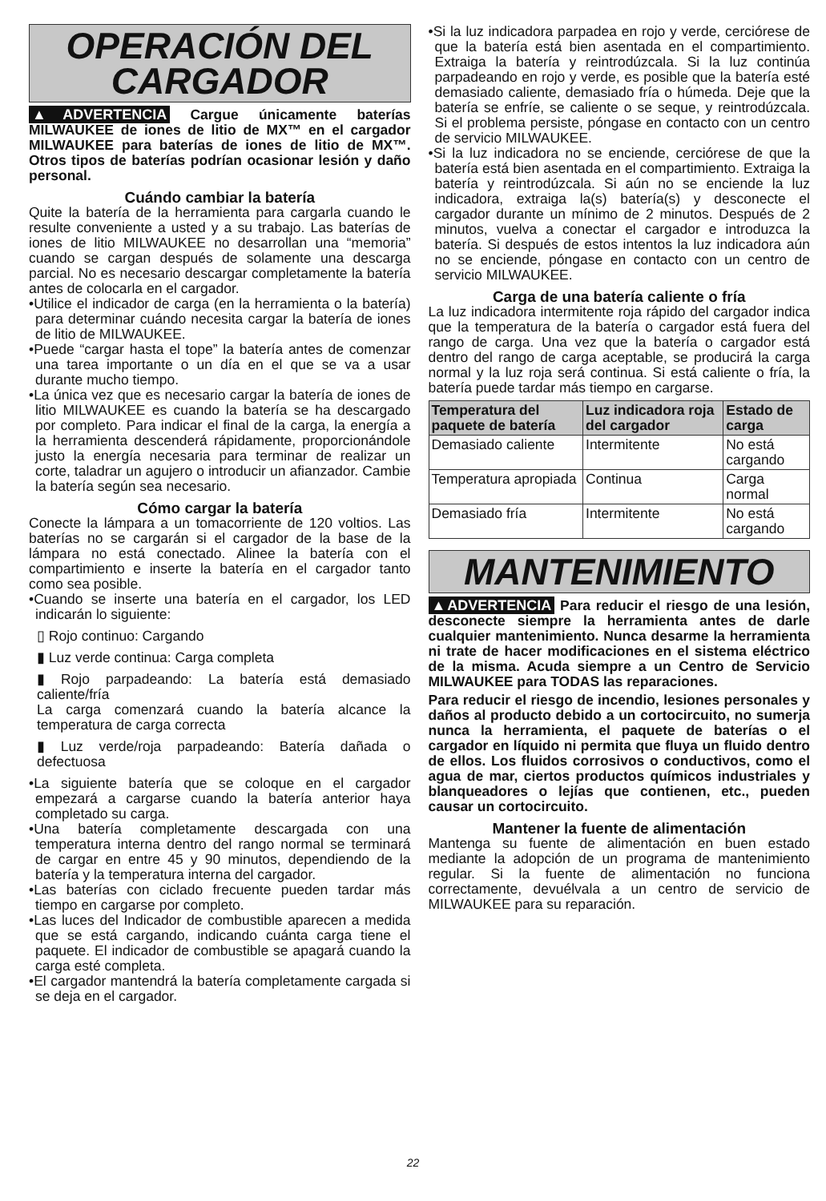OPERACIÓN DEL CARGADOR
▲ADVERTENCIA Cargue únicamente baterías MILWAUKEE de iones de litio de MX™ en el cargador MILWAUKEE para baterías de iones de litio de MX™. Otros tipos de baterías podrían ocasionar lesión y daño personal.
Cuándo cambiar la batería
Quite la batería de la herramienta para cargarla cuando le resulte conveniente a usted y a su trabajo. Las baterías de iones de litio MILWAUKEE no desarrollan una “memoria” cuando se cargan después de solamente una descarga parcial. No es necesario descargar completamente la batería antes de colocarla en el cargador.
•Utilice el indicador de carga (en la herramienta o la batería) para determinar cuándo necesita cargar la batería de iones de litio de MILWAUKEE.
•Puede “cargar hasta el tope” la batería antes de comenzar una tarea importante o un día en el que se va a usar durante mucho tiempo.
•La única vez que es necesario cargar la batería de iones de litio MILWAUKEE es cuando la batería se ha descargado por completo. Para indicar el final de la carga, la energía a la herramienta descenderá rápidamente, proporcionándole justo la energía necesaria para terminar de realizar un corte, taladrar un agujero o introducir un afianzador. Cambie la batería según sea necesario.
Cómo cargar la batería
Conecte la lámpara a un tomacorriente de 120 voltios. Las baterías no se cargarán si el cargador de la base de la lámpara no está conectado. Alinee la batería con el compartimiento e inserte la batería en el cargador tanto como sea posible.
•Cuando se inserte una batería en el cargador, los LED indicarán lo siguiente:
▯ Rojo continuo: Cargando
▮ Luz verde continua: Carga completa
▮ Rojo parpadeando: La batería está demasiado caliente/fría
La carga comenzará cuando la batería alcance la temperatura de carga correcta
▮ Luz verde/roja parpadeando: Batería dañada o defectuosa
•La siguiente batería que se coloque en el cargador empezará a cargarse cuando la batería anterior haya completado su carga.
•Una batería completamente descargada con una temperatura interna dentro del rango normal se terminará de cargar en entre 45 y 90 minutos, dependiendo de la batería y la temperatura interna del cargador.
•Las baterías con ciclado frecuente pueden tardar más tiempo en cargarse por completo.
•Las luces del Indicador de combustible aparecen a medida que se está cargando, indicando cuánta carga tiene el paquete. El indicador de combustible se apagará cuando la carga esté completa.
•El cargador mantendrá la batería completamente cargada si se deja en el cargador.
•Si la luz indicadora parpadea en rojo y verde, cerciórese de que la batería está bien asentada en el compartimiento. Extraiga la batería y reintrodúzcala. Si la luz continúa parpadeando en rojo y verde, es posible que la batería esté demasiado caliente, demasiado fría o húmeda. Deje que la batería se enfríe, se caliente o se seque, y reintrodúzcala. Si el problema persiste, póngase en contacto con un centro de servicio MILWAUKEE.
•Si la luz indicadora no se enciende, cerciórese de que la batería está bien asentada en el compartimiento. Extraiga la batería y reintrodúzcala. Si aún no se enciende la luz indicadora, extraiga la(s) batería(s) y desconecte el cargador durante un mínimo de 2 minutos. Después de 2 minutos, vuelva a conectar el cargador e introduzca la batería. Si después de estos intentos la luz indicadora aún no se enciende, póngase en contacto con un centro de servicio MILWAUKEE.
Carga de una batería caliente o fría
La luz indicadora intermitente roja rápido del cargador indica que la temperatura de la batería o cargador está fuera del rango de carga. Una vez que la batería o cargador está dentro del rango de carga aceptable, se producirá la carga normal y la luz roja será continua. Si está caliente o fría, la batería puede tardar más tiempo en cargarse.
| Temperatura del paquete de batería | Luz indicadora roja del cargador | Estado de carga |
| --- | --- | --- |
| Demasiado caliente | Intermitente | No está cargando |
| Temperatura apropiada | Continua | Carga normal |
| Demasiado fría | Intermitente | No está cargando |
MANTENIMIENTO
▲ADVERTENCIA Para reducir el riesgo de una lesión, desconecte siempre la herramienta antes de darle cualquier mantenimiento. Nunca desarme la herramienta ni trate de hacer modificaciones en el sistema eléctrico de la misma. Acuda siempre a un Centro de Servicio MILWAUKEE para TODAS las reparaciones.
Para reducir el riesgo de incendio, lesiones personales y daños al producto debido a un cortocircuito, no sumerja nunca la herramienta, el paquete de baterías o el cargador en líquido ni permita que fluya un fluido dentro de ellos. Los fluidos corrosivos o conductivos, como el agua de mar, ciertos productos químicos industriales y blanqueadores o lejías que contienen, etc., pueden causar un cortocircuito.
Mantener la fuente de alimentación
Mantenga su fuente de alimentación en buen estado mediante la adopción de un programa de mantenimiento regular. Si la fuente de alimentación no funciona correctamente, devuélvala a un centro de servicio de MILWAUKEE para su reparación.
22